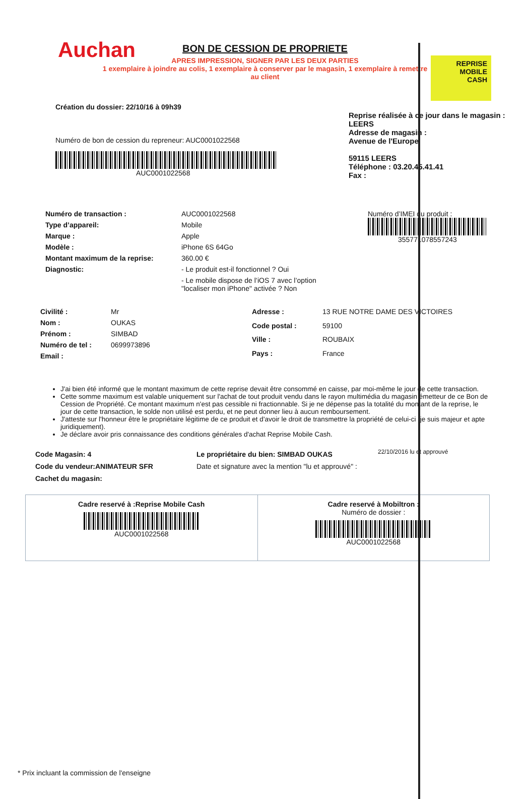Auchan
REPRISE
MOBILE
CASH
BON DE CESSION DE PROPRIETE
APRES IMPRESSION, SIGNER PAR LES DEUX PARTIES
1 exemplaire à joindre au colis, 1 exemplaire à conserver par le magasin, 1 exemplaire à remettre au client
Création du dossier: 22/10/16 à 09h39
Numéro de bon de cession du repreneur: AUC0001022568
AUC0001022568
Reprise réalisée à ce jour dans le magasin : LEERS
Adresse de magasin :
Avenue de l'Europe
59115 LEERS
Téléphone : 03.20.45.41.41
Fax :
Numéro de transaction : AUC0001022568 Type d’appareil: Mobile Marque : Apple Modèle : iPhone 6S 64Go Montant maximum de la reprise: 360.00 € Diagnostic: - Le produit est-il fonctionnel ? Oui - Le mobile dispose de l’iOS 7 avec l’option "localiser mon iPhone" activée ? Non
Numéro d’IMEI du produit :
355771078557243
Civilité : Mr Nom : OUKAS Prénom : SIMBAD Numéro de tel : 0699973896 Email :
Adresse : 13 RUE NOTRE DAME DES VICTOIRES Code postal : 59100 Ville : ROUBAIX Pays : France
J'ai bien été informé que le montant maximum de cette reprise devait être consommé en caisse, par moi-même le jour de cette transaction.
Cette somme maximum est valable uniquement sur l'achat de tout produit vendu dans le rayon multimédia du magasin émetteur de ce Bon de Cession de Propriété. Ce montant maximum n'est pas cessible ni fractionnable. Si je ne dépense pas la totalité du montant de la reprise, le jour de cette transaction, le solde non utilisé est perdu, et ne peut donner lieu à aucun remboursement.
J'atteste sur l'honneur être le propriétaire légitime de ce produit et d'avoir le droit de transmettre la propriété de celui-ci (je suis majeur et apte juridiquement).
Je déclare avoir pris connaissance des conditions générales d'achat Reprise Mobile Cash.
Code Magasin: 4
Code du vendeur:ANIMATEUR SFR
Cachet du magasin:
Le propriétaire du bien: SIMBAD OUKAS
Date et signature avec la mention "lu et approuvé" :
22/10/2016 lu et approuvé
Cadre reservé à :Reprise Mobile Cash
AUC0001022568
Cadre reservé à Mobiltron :
Numéro de dossier :
AUC0001022568
* Prix incluant la commission de l'enseigne